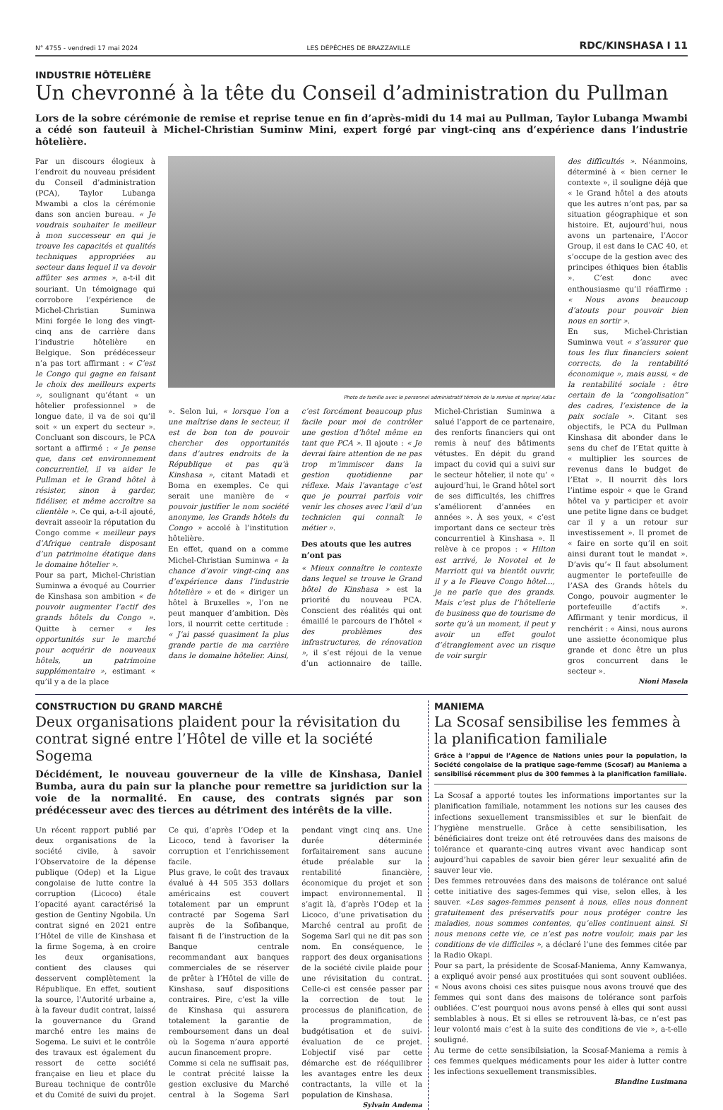N° 4755 - vendredi 17 mai 2024 LES DÉPÊCHES DE BRAZZAVILLE RDC/KINSHASA I 11
INDUSTRIE HÔTELIÈRE
Un chevronné à la tête du Conseil d’administration du Pullman
Lors de la sobre cérémonie de remise et reprise tenue en fin d’après-midi du 14 mai au Pullman, Taylor Lubanga Mwambi a cédé son fauteuil à Michel-Christian Suminw Mini, expert forgé par vingt-cinq ans d’expérience dans l’industrie hôtelière.
Par un discours élogieux à l’endroit du nouveau président du Conseil d’administration (PCA), Taylor Lubanga Mwambi a clos la cérémonie dans son ancien bureau. « Je voudrais souhaiter le meilleur à mon successeur en qui je trouve les capacités et qualités techniques appropriées au secteur dans lequel il va devoir affûter ses armes », a-t-il dit souriant. Un témoignage qui corrobore l’expérience de Michel-Christian Suminwa Mini forgée le long des vingt-cinq ans de carrière dans l’industrie hôtelière en Belgique. Son prédécesseur n’a pas tort affirmant : « C’est le Congo qui gagne en faisant le choix des meilleurs experts », soulignant qu’étant « un hôtelier professionnel » de longue date, il va de soi qu’il soit « un expert du secteur ». Concluant son discours, le PCA sortant a affirmé : « Je pense que, dans cet environnement concurrentiel, il va aider le Pullman et le Grand hôtel à résister, sinon à garder, fidéliser, et même accroître sa clientèle ». Ce qui, a-t-il ajouté, devrait asseoir la réputation du Congo comme « meilleur pays d’Afrique centrale disposant d’un patrimoine étatique dans le domaine hôtelier ».
Pour sa part, Michel-Christian Suminwa a évoqué au Courrier de Kinshasa son ambition « de pouvoir augmenter l’actif des grands hôtels du Congo ». Quitte à cerner « les opportunités sur le marché pour acquérir de nouveaux hôtels, un patrimoine supplémentaire », estimant « qu’il y a de la place
Photo de famille avec le personnel administratif témoin de la remise et reprise/ Adiac
». Selon lui, « lorsque l’on a une maîtrise dans le secteur, il est de bon ton de pouvoir chercher des opportunités dans d’autres endroits de la République et pas qu’à Kinshasa », citant Matadi et Boma en exemples. Ce qui serait une manière de « pouvoir justifier le nom société anonyme, les Grands hôtels du Congo » accolé à l’institution hôtelière.
En effet, quand on a comme Michel-Christian Suminwa « la chance d’avoir vingt-cinq ans d’expérience dans l’industrie hôtelière » et de « diriger un hôtel à Bruxelles », l’on ne peut manquer d’ambition. Dès lors, il nourrit cette certitude : « J’ai passé quasiment la plus grande partie de ma carrière dans le domaine hôtelier. Ainsi, c’est forcément beaucoup plus facile pour moi de contrôler une gestion d’hôtel même en tant que PCA ». Il ajoute : « Je devrai faire attention de ne pas trop m’immiscer dans la gestion quotidienne par réflexe. Mais l’avantage c’est que je pourrai parfois voir venir les choses avec l’œil d’un technicien qui connaît le métier ».
Des atouts que les autres n’ont pas
« Mieux connaître le contexte dans lequel se trouve le Grand hôtel de Kinshasa » est la priorité du nouveau PCA. Conscient des réalités qui ont émaillé le parcours de l’hôtel « des problèmes des infrastructures, de rénovation », il s’est réjoui de la venue d’un actionnaire de taille. Michel-Christian Suminwa a salué l’apport de ce partenaire, des renforts financiers qui ont remis à neuf des bâtiments vétustes. En dépit du grand impact du covid qui a suivi sur le secteur hôtelier, il note qu’ « aujourd’hui, le Grand hôtel sort de ses difficultés, les chiffres s’améliorent d’années en années ». À ses yeux, « c’est important dans ce secteur très concurrentiel à Kinshasa ». Il relève à ce propos : « Hilton est arrivé, le Novotel et le Marriott qui va bientôt ouvrir, il y a le Fleuve Congo hôtel..., je ne parle que des grands. Mais c’est plus de l’hôtellerie de business que de tourisme de sorte qu’à un moment, il peut y avoir un effet goulot d’étranglement avec un risque de voir surgir
des difficultés ». Néanmoins, déterminé à « bien cerner le contexte », il souligne déjà que « le Grand hôtel a des atouts que les autres n’ont pas, par sa situation géographique et son histoire. Et, aujourd’hui, nous avons un partenaire, l’Accor Group, il est dans le CAC 40, et s’occupe de la gestion avec des principes éthiques bien établis ». C’est donc avec enthousiasme qu’il réaffirme : « Nous avons beaucoup d’atouts pour pouvoir bien nous en sortir ».
En sus, Michel-Christian Suminwa veut « s’assurer que tous les flux financiers soient corrects, de la rentabilité économique », mais aussi, « de la rentabilité sociale : être certain de la “congolisation” des cadres, l’existence de la paix sociale ». Citant ses objectifs, le PCA du Pullman Kinshasa dit abonder dans le sens du chef de l’Etat quitte à « multiplier les sources de revenus dans le budget de l’Etat ». Il nourrit dès lors l’intime espoir « que le Grand hôtel va y participer et avoir une petite ligne dans ce budget car il y a un retour sur investissement ». Il promet de « faire en sorte qu’il en soit ainsi durant tout le mandat ». D’avis qu’« Il faut absolument augmenter le portefeuille de l’ASA des Grands hôtels du Congo, pouvoir augmenter le portefeuille d’actifs ». Affirmant y tenir mordicus, il renchérit : « Ainsi, nous aurons une assiette économique plus grande et donc être un plus gros concurrent dans le secteur ».
Nioni Masela
CONSTRUCTION DU GRAND MARCHÉ
Deux organisations plaident pour la révisitation du contrat signé entre l’Hôtel de ville et la société Sogema
Décidément, le nouveau gouverneur de la ville de Kinshasa, Daniel Bumba, aura du pain sur la planche pour remettre sa juridiction sur la voie de la normalité. En cause, des contrats signés par son prédécesseur avec des tierces au détriment des intérêts de la ville.
Un récent rapport publié par deux organisations de la société civile, à savoir l’Observatoire de la dépense publique (Odep) et la Ligue congolaise de lutte contre la corruption (Licoco) étale l’opacité ayant caractérisé la gestion de Gentiny Ngobila. Un contrat signé en 2021 entre l’Hôtel de ville de Kinshasa et la firme Sogema, à en croire les deux organisations, contient des clauses qui desservent complètement la République. En effet, soutient la source, l’Autorité urbaine a, à la faveur dudit contrat, laissé la gouvernance du Grand marché entre les mains de Sogema. Le suivi et le contrôle des travaux est également du ressort de cette société française en lieu et place du Bureau technique de contrôle et du Comité de suivi du projet. Ce qui, d’après l’Odep et la Licoco, tend à favoriser la corruption et l’enrichissement facile.
Plus grave, le coût des travaux évalué à 44 505 353 dollars américains est couvert totalement par un emprunt contracté par Sogema Sarl auprès de la Sofibanque, faisant fi de l’instruction de la Banque centrale recommandant aux banques commerciales de se réserver de prêter à l’Hôtel de ville de Kinshasa, sauf dispositions contraires. Pire, c’est la ville de Kinshasa qui assurera totalement la garantie de remboursement dans un deal où la Sogema n’aura apporté aucun financement propre.
Comme si cela ne suffisait pas, le contrat précité laisse la gestion exclusive du Marché central à la Sogema Sarl pendant vingt cinq ans. Une durée déterminée forfaitairement sans aucune étude préalable sur la rentabilité financière, économique du projet et son impact environnemental. Il s’agit là, d’après l’Odep et la Licoco, d’une privatisation du Marché central au profit de Sogema Sarl qui ne dit pas son nom. En conséquence, le rapport des deux organisations de la société civile plaide pour une révisitation du contrat. Celle-ci est censée passer par la correction de tout le processus de planification, de la programmation, de budgétisation et de suivi-évaluation de ce projet. L’objectif visé par cette démarche est de rééquilibrer les avantages entre les deux contractants, la ville et la population de Kinshasa.
Sylvain Andema
MANIEMA
La Scosaf sensibilise les femmes à la planification familiale
Grâce à l’appui de l’Agence de Nations unies pour la population, la Société congolaise de la pratique sage-femme (Scosaf) au Maniema a sensibilisé récemment plus de 300 femmes à la planification familiale.
La Scosaf a apporté toutes les informations importantes sur la planification familiale, notamment les notions sur les causes des infections sexuellement transmissibles et sur le bienfait de l’hygiène menstruelle. Grâce à cette sensibilisation, les bénéficiaires dont treize ont été retrouvées dans des maisons de tolérance et quarante-cinq autres vivant avec handicap sont aujourd’hui capables de savoir bien gérer leur sexualité afin de sauver leur vie.
Des femmes retrouvées dans des maisons de tolérance ont salué cette initiative des sages-femmes qui vise, selon elles, à les sauver. «Les sages-femmes pensent à nous, elles nous donnent gratuitement des préservatifs pour nous protéger contre les maladies, nous sommes contentes, qu’elles continuent ainsi. Si nous menons cette vie, ce n’est pas notre vouloir, mais par les conditions de vie difficiles », a déclaré l’une des femmes citée par la Radio Okapi.
Pour sa part, la présidente de Scosaf-Maniema, Anny Kamwanya, a expliqué avoir pensé aux prostituées qui sont souvent oubliées. « Nous avons choisi ces sites puisque nous avons trouvé que des femmes qui sont dans des maisons de tolérance sont parfois oubliées. C’est pourquoi nous avons pensé à elles qui sont aussi semblables à nous. Et si elles se retrouvent là-bas, ce n’est pas leur volonté mais c’est à la suite des conditions de vie », a-t-elle souligné.
Au terme de cette sensibilsiation, la Scosaf-Maniema a remis à ces femmes quelques médicaments pour les aider à lutter contre les infections sexuellement transmissibles.
Blandine Lusimana